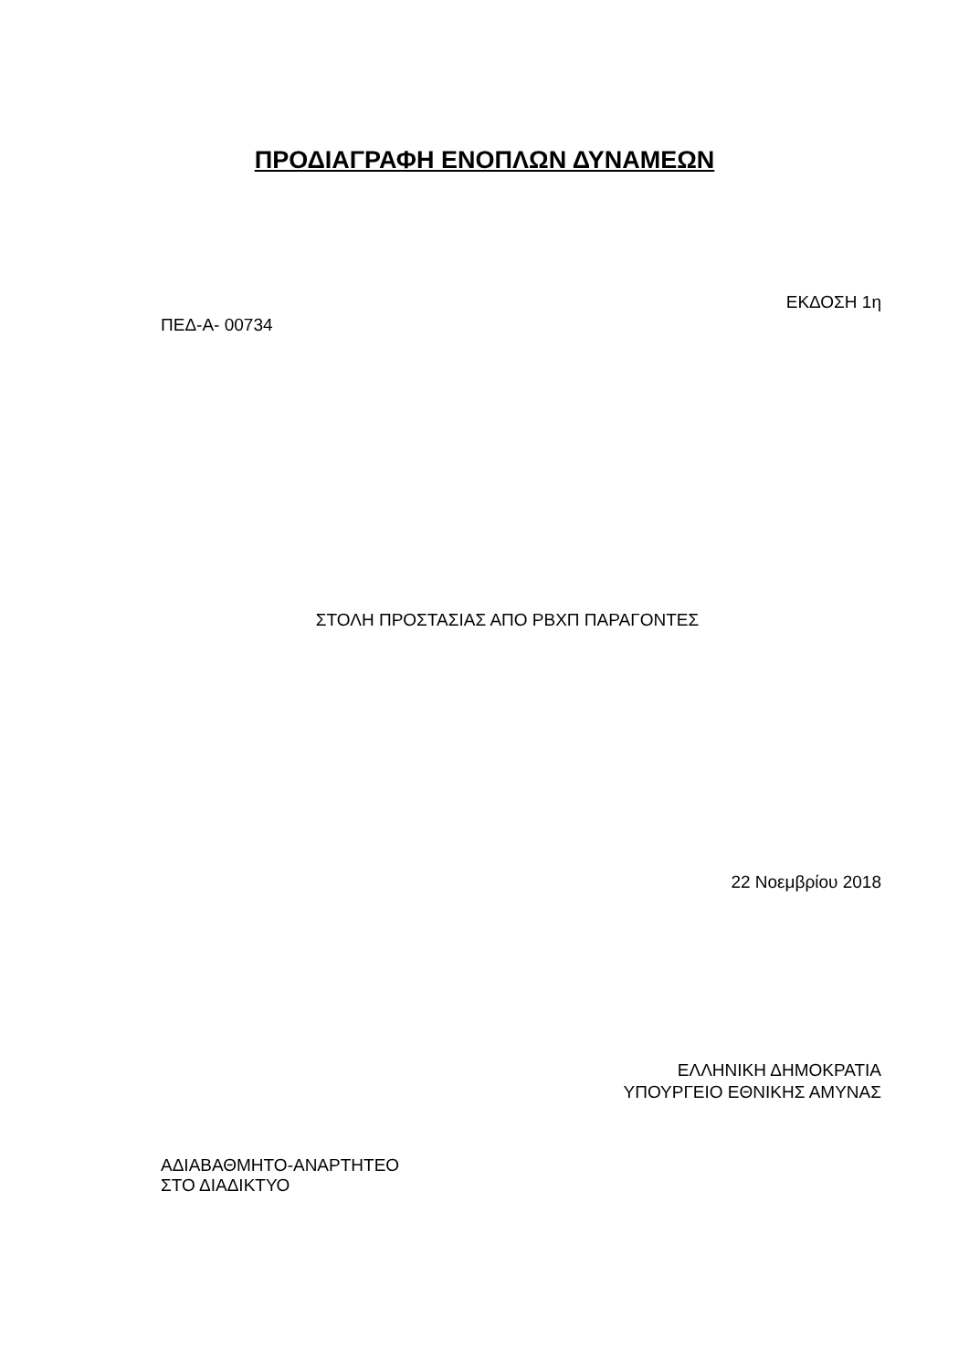ΠΡΟΔΙΑΓΡΑΦΗ ΕΝΟΠΛΩΝ ΔΥΝΑΜΕΩΝ
ΕΚΔΟΣΗ 1η
ΠΕΔ-Α- 00734
ΣΤΟΛΗ ΠΡΟΣΤΑΣΙΑΣ ΑΠΟ ΡΒΧΠ ΠΑΡΑΓΟΝΤΕΣ
22 Νοεμβρίου 2018
ΕΛΛΗΝΙΚΗ ΔΗΜΟΚΡΑΤΙΑ
ΥΠΟΥΡΓΕΙΟ ΕΘΝΙΚΗΣ ΑΜΥΝΑΣ
ΑΔΙΑΒΑΘΜΗΤΟ-ΑΝΑΡΤΗΤΕΟ
ΣΤΟ ΔΙΑΔΙΚΤΥΟ